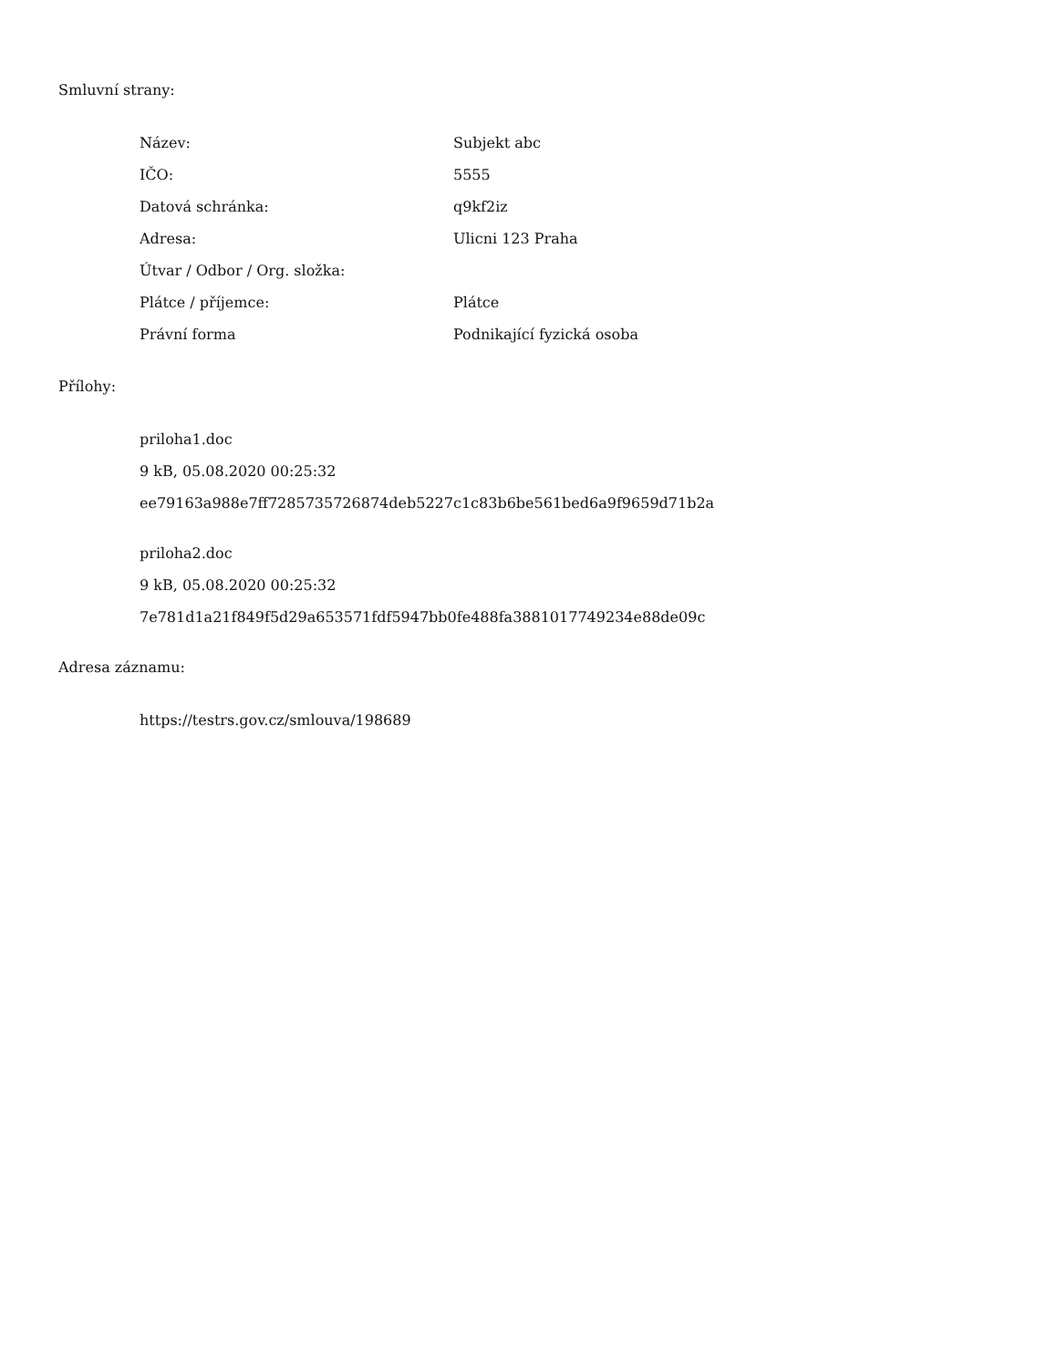Smluvní strany:
| Název: | Subjekt abc |
| IČO: | 5555 |
| Datová schránka: | q9kf2iz |
| Adresa: | Ulicni 123 Praha |
| Útvar / Odbor / Org. složka: | |
| Plátce / příjemce: | Plátce |
| Právní forma | Podnikající fyzická osoba |
Přílohy:
priloha1.doc
9 kB, 05.08.2020 00:25:32
ee79163a988e7ff7285735726874deb5227c1c83b6be561bed6a9f9659d71b2a
priloha2.doc
9 kB, 05.08.2020 00:25:32
7e781d1a21f849f5d29a653571fdf5947bb0fe488fa3881017749234e88de09c
Adresa záznamu:
https://testrs.gov.cz/smlouva/198689